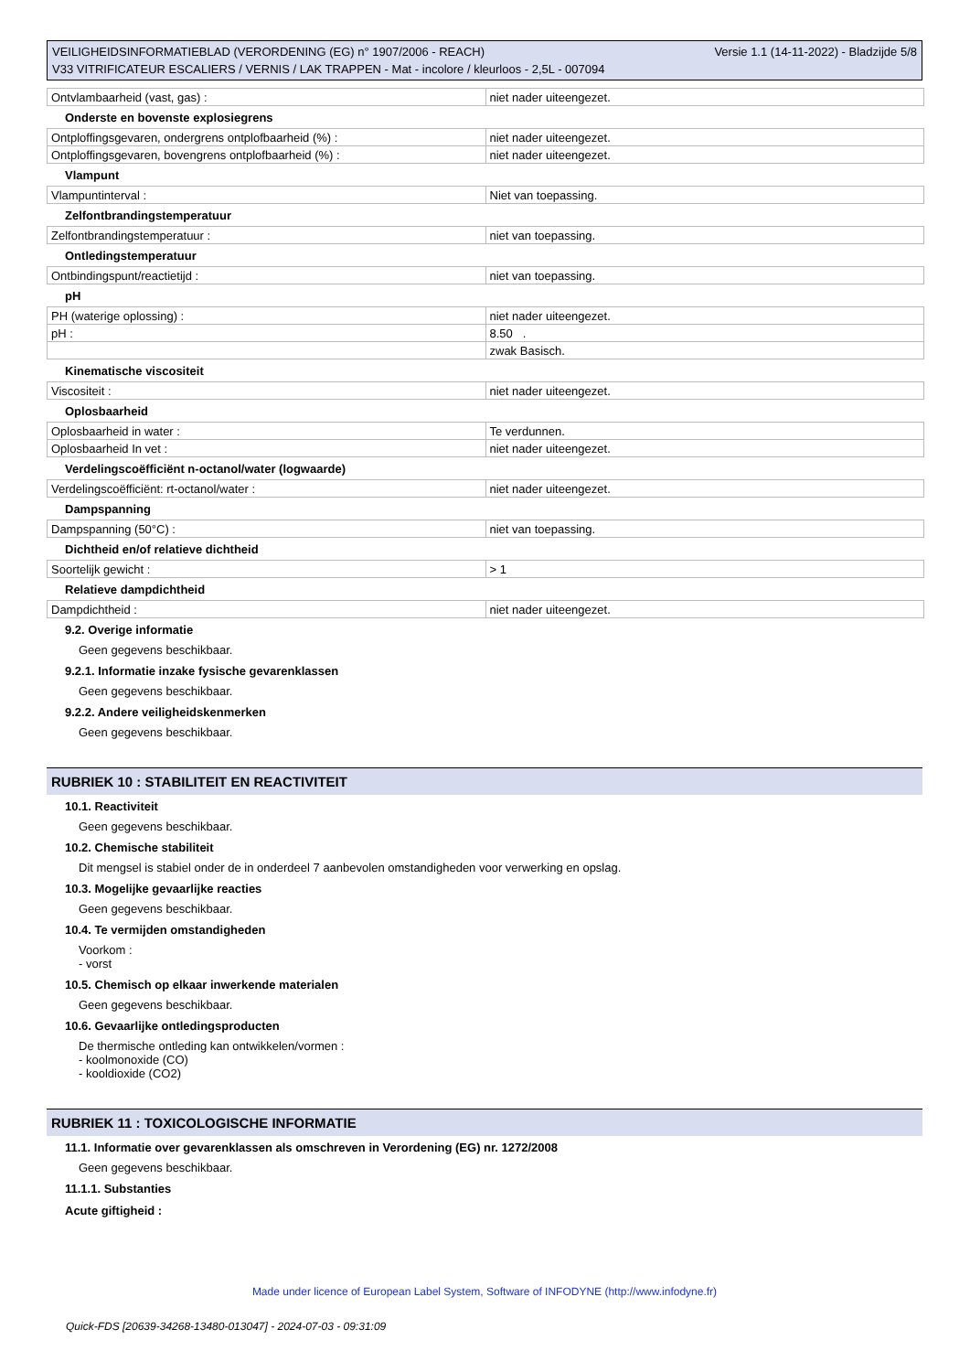VEILIGHEIDSINFORMATIEBLAD (VERORDENING (EG) n° 1907/2006 - REACH)
V33 VITRIFICATEUR ESCALIERS / VERNIS / LAK TRAPPEN - Mat - incolore / kleurloos - 2,5L - 007094
Versie 1.1 (14-11-2022) - Bladzijde 5/8
| Ontvlambaarheid (vast, gas) : | niet nader uiteengezet. |
Onderste en bovenste explosiegrens
| Ontploffingsgevaren, ondergrens ontplofbaarheid (%) : | niet nader uiteengezet. |
| Ontploffingsgevaren, bovengrens ontplofbaarheid (%) : | niet nader uiteengezet. |
Vlampunt
| Vlampuntinterval : | Niet van toepassing. |
Zelfontbrandingstemperatuur
| Zelfontbrandingstemperatuur : | niet van toepassing. |
Ontledingstemperatuur
| Ontbindingspunt/reactietijd : | niet van toepassing. |
pH
| PH (waterige oplossing) : | niet nader uiteengezet. |
| pH : | 8.50 . |
| | zwak Basisch. |
Kinematische viscositeit
| Viscositeit : | niet nader uiteengezet. |
Oplosbaarheid
| Oplosbaarheid in water : | Te verdunnen. |
| Oplosbaarheid In vet : | niet nader uiteengezet. |
Verdelingscoëfficiënt n-octanol/water (logwaarde)
| Verdelingscoëfficiënt: rt-octanol/water : | niet nader uiteengezet. |
Dampspanning
| Dampspanning (50°C) : | niet van toepassing. |
Dichtheid en/of relatieve dichtheid
| Soortelijk gewicht : | > 1 |
Relatieve dampdichtheid
| Dampdichtheid : | niet nader uiteengezet. |
9.2. Overige informatie
Geen gegevens beschikbaar.
9.2.1. Informatie inzake fysische gevarenklassen
Geen gegevens beschikbaar.
9.2.2. Andere veiligheidskenmerken
Geen gegevens beschikbaar.
RUBRIEK 10 : STABILITEIT EN REACTIVITEIT
10.1. Reactiviteit
Geen gegevens beschikbaar.
10.2. Chemische stabiliteit
Dit mengsel is stabiel onder de in onderdeel 7 aanbevolen omstandigheden voor verwerking en opslag.
10.3. Mogelijke gevaarlijke reacties
Geen gegevens beschikbaar.
10.4. Te vermijden omstandigheden
Voorkom :
- vorst
10.5. Chemisch op elkaar inwerkende materialen
Geen gegevens beschikbaar.
10.6. Gevaarlijke ontledingsproducten
De thermische ontleding kan ontwikkelen/vormen :
- koolmonoxide (CO)
- kooldioxide (CO2)
RUBRIEK 11 : TOXICOLOGISCHE INFORMATIE
11.1. Informatie over gevarenklassen als omschreven in Verordening (EG) nr. 1272/2008
Geen gegevens beschikbaar.
11.1.1. Substanties
Acute giftigheid :
Made under licence of European Label System, Software of INFODYNE (http://www.infodyne.fr)
Quick-FDS [20639-34268-13480-013047] - 2024-07-03 - 09:31:09